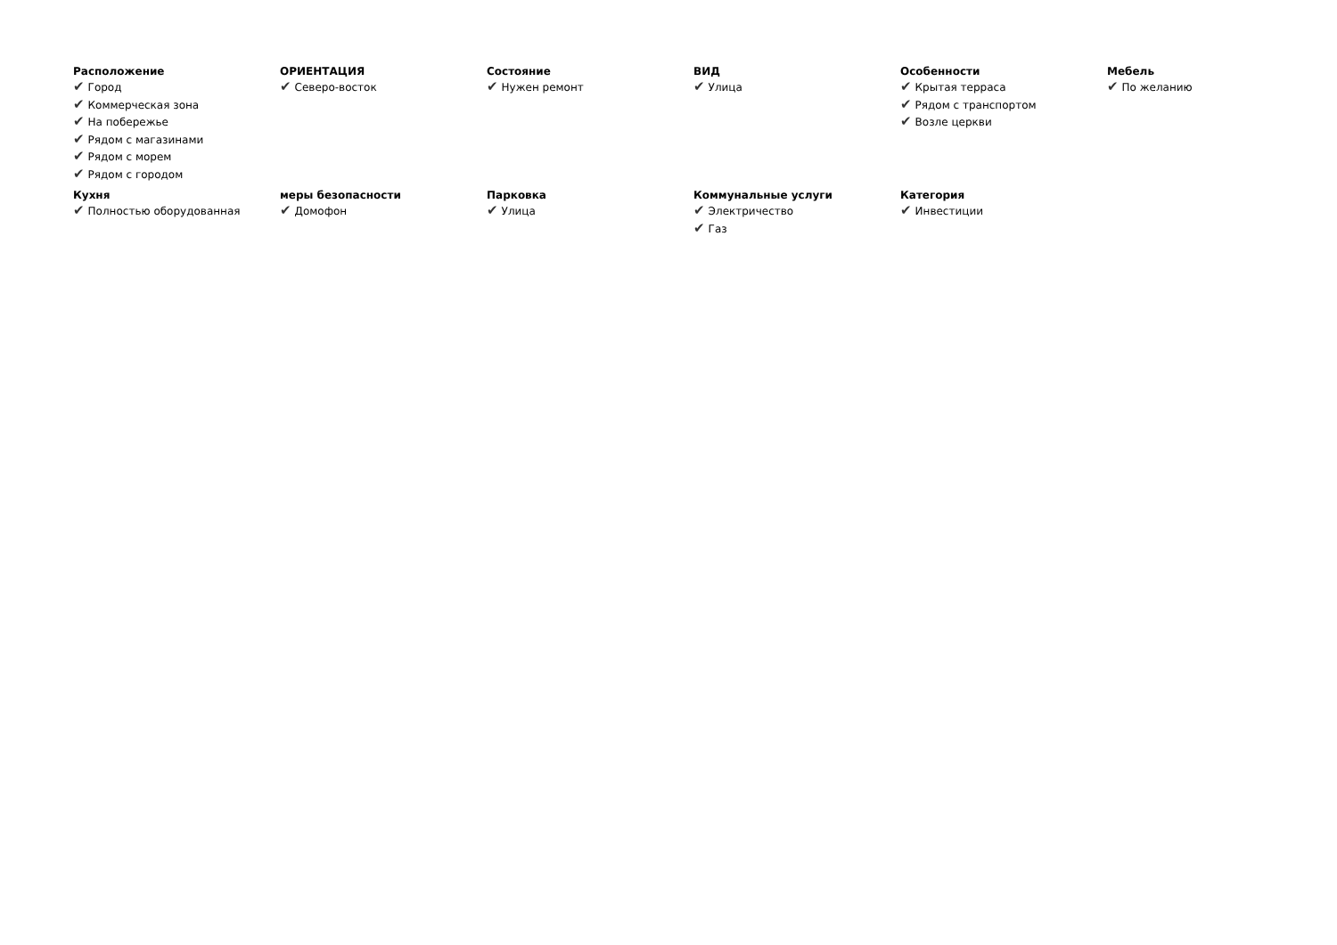Расположение
✔ Город
✔ Коммерческая зона
✔ На побережье
✔ Рядом с магазинами
✔ Рядом с морем
✔ Рядом с городом
ОРИЕНТАЦИЯ
✔ Северо-восток
Состояние
✔ Нужен ремонт
ВИД
✔ Улица
Особенности
✔ Крытая терраса
✔ Рядом с транспортом
✔ Возле церкви
Мебель
✔ По желанию
Кухня
✔ Полностью оборудованная
меры безопасности
✔ Домофон
Парковка
✔ Улица
Коммунальные услуги
✔ Электричество
✔ Газ
Категория
✔ Инвестиции